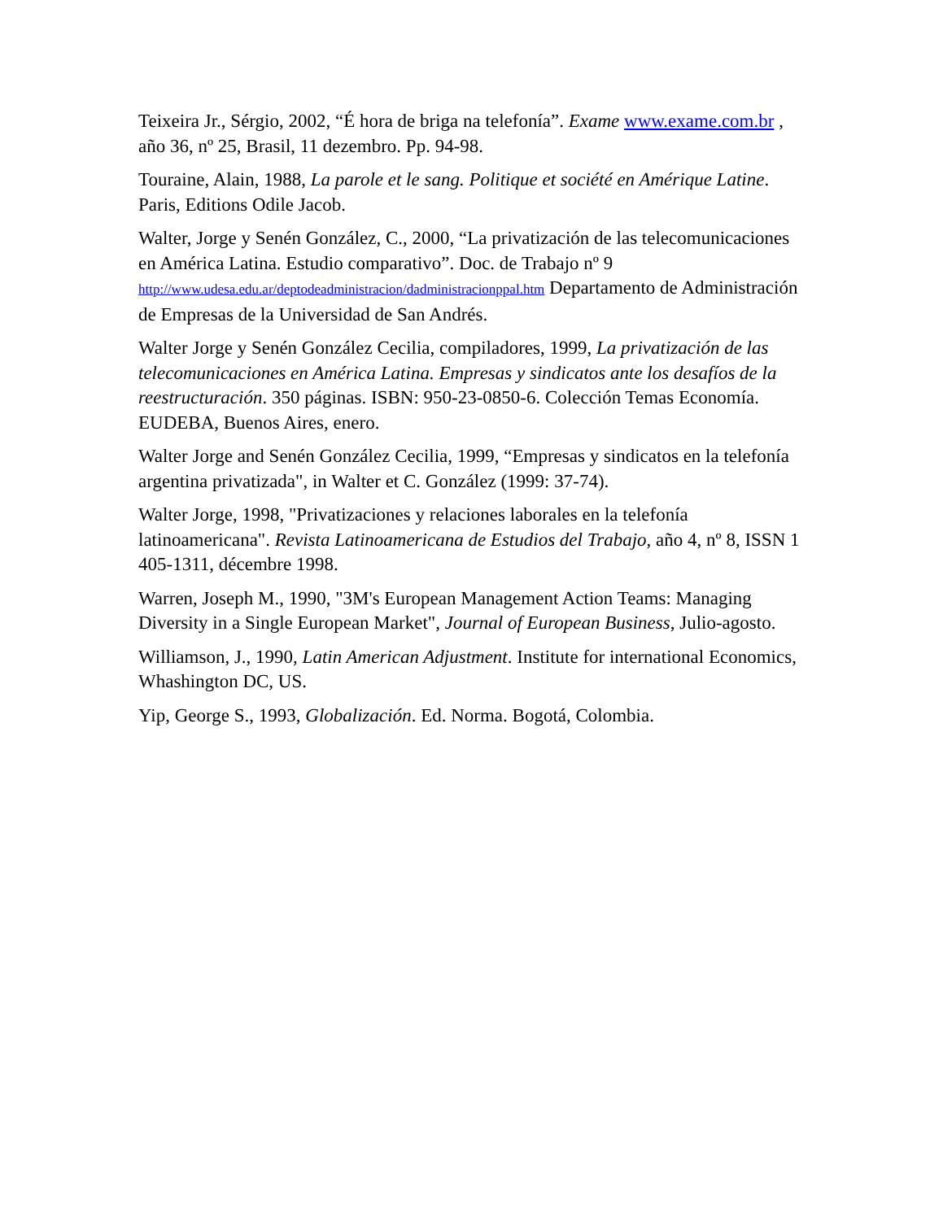Teixeira Jr., Sérgio, 2002, “É hora de briga na telefonía”. Exame www.exame.com.br , año 36, nº 25, Brasil, 11 dezembro. Pp. 94-98.
Touraine, Alain, 1988, La parole et le sang. Politique et société en Amérique Latine. Paris, Editions Odile Jacob.
Walter, Jorge y Senén González, C., 2000, “La privatización de las telecomunicaciones en América Latina. Estudio comparativo”. Doc. de Trabajo nº 9 http://www.udesa.edu.ar/deptodeadministracion/dadministracionppal.htm Departamento de Administración de Empresas de la Universidad de San Andrés.
Walter Jorge y Senén González Cecilia, compiladores, 1999, La privatización de las telecomunicaciones en América Latina. Empresas y sindicatos ante los desafíos de la reestructuración. 350 páginas. ISBN: 950-23-0850-6. Colección Temas Economía. EUDEBA, Buenos Aires, enero.
Walter Jorge and Senén González Cecilia, 1999, “Empresas y sindicatos en la telefonía argentina privatizada", in Walter et C. González (1999: 37-74).
Walter Jorge, 1998, "Privatizaciones y relaciones laborales en la telefonía latinoamericana". Revista Latinoamericana de Estudios del Trabajo, año 4, nº 8, ISSN 1 405-1311, décembre 1998.
Warren, Joseph M., 1990, "3M's European Management Action Teams: Managing Diversity in a Single European Market", Journal of European Business, Julio-agosto.
Williamson, J., 1990, Latin American Adjustment. Institute for international Economics, Whashington DC, US.
Yip, George S., 1993, Globalización. Ed. Norma. Bogotá, Colombia.